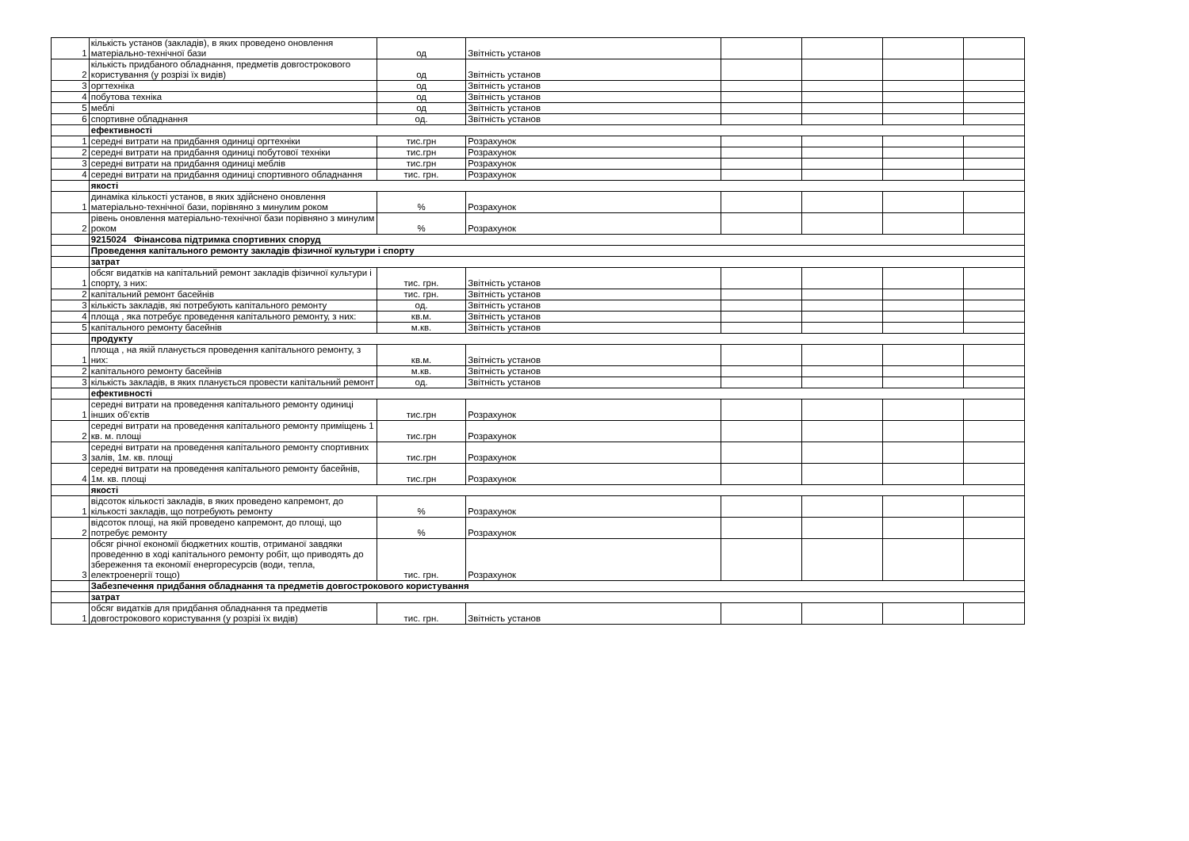| 1 | кількість установ (закладів), в яких проведено оновлення матеріально-технічної бази | од | Звітність установ | | | | |
| 2 | кількість придбаного обладнання, предметів довгострокового користування (у розрізі їх видів) | од | Звітність установ | | | | |
| 3 | оргтехніка | од | Звітність установ | | | | |
| 4 | побутова техніка | од | Звітність установ | | | | |
| 5 | меблі | од | Звітність установ | | | | |
| 6 | спортивне обладнання | од. | Звітність установ | | | | |
| | ефективності | | | | | | |
| 1 | середні витрати на придбання одиниці оргтехніки | тис.грн | Розрахунок | | | | |
| 2 | середні витрати на придбання одиниці побутової техніки | тис.грн | Розрахунок | | | | |
| 3 | середні витрати на придбання одиниці меблів | тис.грн | Розрахунок | | | | |
| 4 | середні витрати на придбання одиниці спортивного обладнання | тис. грн. | Розрахунок | | | | |
| | якості | | | | | | |
| 1 | динаміка кількості установ, в яких здійснено оновлення матеріально-технічної бази, порівняно з минулим роком | % | Розрахунок | | | | |
| 2 | рівень оновлення матеріально-технічної бази порівняно з минулим роком | % | Розрахунок | | | | |
| | 9215024 Фінансова підтримка спортивних споруд | | | | | | |
| | Проведення капітального ремонту закладів фізичної культури і спорту | | | | | | |
| | затрат | | | | | | |
| 1 | обсяг видатків на капітальний ремонт закладів фізичної культури і спорту, з них: | тис. грн. | Звітність установ | | | | |
| 2 | капітальний ремонт басейнів | тис. грн. | Звітність установ | | | | |
| 3 | кількість закладів, які потребують капітального ремонту | од. | Звітність установ | | | | |
| 4 | площа , яка потребує проведення капітального ремонту, з них: | кв.м. | Звітність установ | | | | |
| 5 | капітального ремонту басейнів | м.кв. | Звітність установ | | | | |
| | продукту | | | | | | |
| 1 | площа , на якій планується проведення капітального ремонту, з них: | кв.м. | Звітність установ | | | | |
| 2 | капітального ремонту басейнів | м.кв. | Звітність установ | | | | |
| 3 | кількість закладів, в яких планується провести капітальний ремонт | од. | Звітність установ | | | | |
| | ефективності | | | | | | |
| 1 | середні витрати на проведення капітального ремонту одиниці інших об’єктів | тис.грн | Розрахунок | | | | |
| 2 | середні витрати на проведення капітального ремонту приміщень 1 кв. м. площі | тис.грн | Розрахунок | | | | |
| 3 | середні витрати на проведення капітального ремонту спортивних залів, 1м. кв. площі | тис.грн | Розрахунок | | | | |
| 4 | середні витрати на проведення капітального ремонту басейнів, 1м. кв. площі | тис.грн | Розрахунок | | | | |
| | якості | | | | | | |
| 1 | відсоток кількості закладів, в яких проведено капремонт, до кількості закладів, що потребують ремонту | % | Розрахунок | | | | |
| 2 | відсоток площі, на якій проведено капремонт, до площі, що потребує ремонту | % | Розрахунок | | | | |
| 3 | обсяг річної економії бюджетних коштів, отриманої завдяки проведенню в ході капітального ремонту робіт, що приводять до збереження та економії енергоресурсів (води, тепла, електроенергії тощо) | тис. грн. | Розрахунок | | | | |
| | Забезпечення придбання обладнання та предметів довгострокового користування | | | | | | |
| | затрат | | | | | | |
| 1 | обсяг видатків для придбання обладнання та предметів довгострокового користування (у розрізі їх видів) | тис. грн. | Звітність установ | | | | |